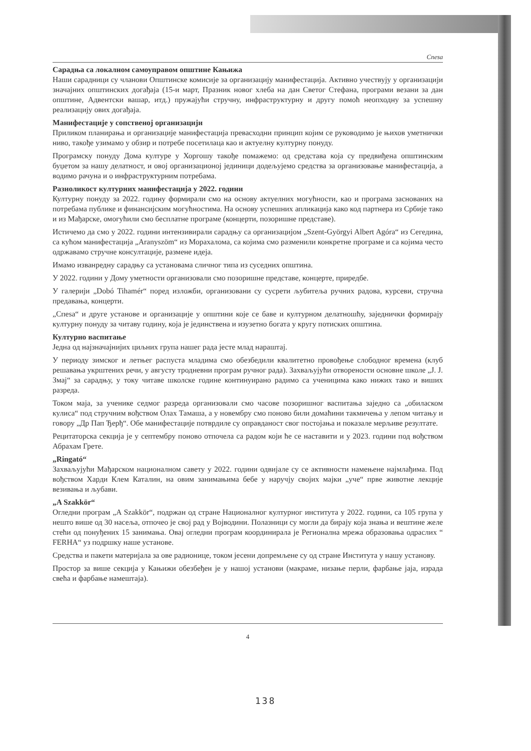Спеsа
Сарадња са локалном самоуправом општине Кањижа
Наши сарадници су чланови Општинске комисије за организацију манифестација. Активно учествују у организацији значајних општинских догађаја (15-и март, Празник новог хлеба на дан Светог Стефана, програми везани за дан општине, Адвентски вашар, итд.) пружајући стручну, инфраструктурну и другу помоћ неопходну за успешну реализацију ових догађаја.
Манифестације у сопственој организацији
Приликом планирања и организације манифестација превасходни принцип којим се руководимо је њихов уметнички ниво, такође узимамо у обзир и потребе посетилаца као и актуелну културну понуду.
Програмску понуду Дома културе у Хоргошу такође помажемо: од средстава која су предвиђена општинским буџетом за нашу делатност, и овој организационој јединици додељујемо средства за организовање манифестација, а водимо рачуна и о инфраструктурним потребама.
Разноликост културних манифестација у 2022. години
Културну понуду за 2022. годину формирали смо на основу актуелних могућности, као и програма заснованих на потребама публике и финансијским могућностима. На основу успешних апликација како код партнера из Србије тако и из Мађарске, омогућили смо бесплатне програме (концерти, позоришне представе).
Истичемо да смо у 2022. години интензивирали сарадњу са организацијом „Szent-Györgyi Albert Agóra“ из Сегедина, са кућом манифестација „Aranyszöm“ из Морахалома, са којима смо разменили конкретне програме и са којима често одржавамо стручне консултације, размене идеја.
Имамо изванредну сарадњу са установама сличног типа из суседних општина.
У 2022. години у Дому уметности организовали смо позоришне представе, концерте, приредбе.
У галерији „Dobó Tihamér“ поред изложби, организовани су сусрети љубитеља ручних радова, курсеви, стручна предавања, концерти.
„Спеsа“ и друге установе и организације у општини које се баве и културном делатношћу, заједнички формирају културну понуду за читаву годину, која је јединствена и изузетно богата у кругу потиских општина.
Културно васпитање
Једна од најзначајнијих циљних група нашег рада јесте млад нараштај.
У периоду зимског и летњег распуста младима смо обезбедили квалитетно провођење слободног времена (клуб решавања укрштених речи, у августу тродневни програм ручног рада). Захваљујући отворености основне школе „J. J. Змај“ за сарадњу, у току читаве школске године континуирано радимо са ученицима како нижих тако и виших разреда.
Током маја, за ученике седмог разреда организовали смо часове позоришног васпитања заједно са „обилaском кулиса“ под стручним вођством Олах Тамаша, а у новембру смо поново били домаћини такмичења у лепом читању и говору „Др Пап Ђерђ“. Обе манифестације потврдиле су оправданост свог постојања и показале мерљиве резултате.
Рецитаторска секција је у септембру поново отпочела са радом који ће се наставити и у 2023. години под вођством Абрахам Грете.
„Ringató“
Захваљујући Мађарском националном савету у 2022. години одвијале су се активности намењене најмлађима. Под вођством Харди Клем Каталин, на овим занимањима бебе у наручју својих мајки „уче“ прве животне лекције везивања и љубави.
„A Szakkör“
Огледни програм „A Szakkör“, подржан од стране Националног културног института у 2022. години, са 105 група у нешто више од 30 насеља, отпочео је свој рад у Војводини. Полазници су могли да бирају која знања и вештине желе стећи од понуђених 15 занимања. Овај огледни програм координирала је Регионална мрежа образовања одраслих “ FERHA“ уз подршку наше установе.
Средства и пакети материјала за ове радионице, током јесени допремљене су од стране Института у нашу установу.
Простор за више секција у Кањижи обезбеђен је у нашој установи (макраме, низање перли, фарбање јаја, израда свећа и фарбање намештаја).
4
138